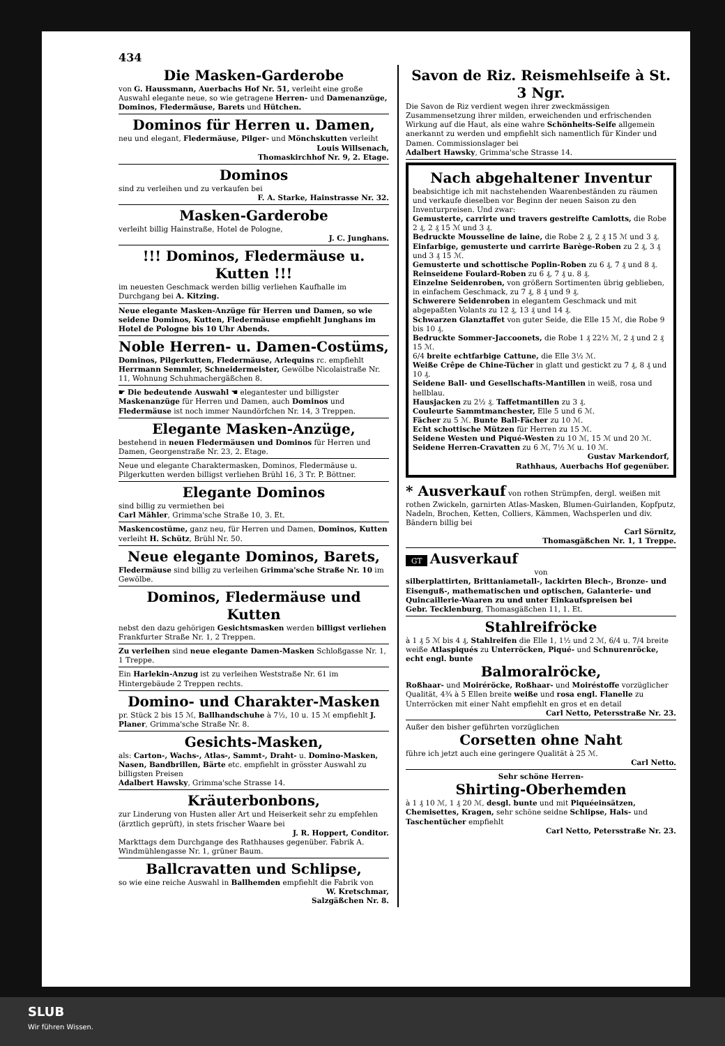434
Die Masken-Garderobe
von G. Haussmann, Auerbachs Hof Nr. 51, verleiht eine große Auswahl elegante neue, so wie getragene Herren- und Damenanzüge, Dominos, Fledermäuse, Barets und Hütchen.
Dominos für Herren u. Damen,
neu und elegant, Fledermäuse, Pilger- und Mönchskutten verleiht
Louis Willsenach,
Thomaskirchhof Nr. 9, 2. Etage.
Dominos
sind zu verleihen und zu verkaufen bei
F. A. Starke, Hainstrasse Nr. 32.
Masken-Garderobe
verleiht billig Hainstraße, Hotel de Pologne,
J. C. Junghans.
!!! Dominos, Fledermäuse u. Kutten !!!
im neuesten Geschmack werden billig verliehen Kaufhalle im Durchgang bei A. Kitzing.
Neue elegante Masken-Anzüge für Herren und Damen, so wie seidene Dominos, Kutten, Fledermäuse empfiehlt Junghans im Hotel de Pologne bis 10 Uhr Abends.
Noble Herren- u. Damen-Costüms,
Dominos, Pilgerkutten, Fledermäuse, Arlequins rc. empfiehlt Herrmann Semmler, Schneidermeister, Gewölbe Nicolaistraße Nr. 11, Wohnung Schuhmachergäßchen 8.
☛ Die bedeutende Auswahl ☚ elegantester und billigster Maskenanzüge für Herren und Damen, auch Dominos und Fledermäuse ist noch immer Naundörfchen Nr. 14, 3 Treppen.
Elegante Masken-Anzüge,
bestehend in neuen Fledermäusen und Dominos für Herren und Damen, Georgenstraße Nr. 23, 2. Etage.
Neue und elegante Charaktermasken, Dominos, Fledermäuse u. Pilgerkutten werden billigst verliehen Brühl 16, 3 Tr. P. Böttner.
Elegante Dominos
sind billig zu vermiethen bei
Carl Mähler, Grimma'sche Straße 10, 3. Et.
Maskencostüme, ganz neu, für Herren und Damen, Dominos, Kutten verleiht H. Schütz, Brühl Nr. 50.
Neue elegante Dominos, Barets,
Fledermäuse sind billig zu verleihen Grimma'sche Straße Nr. 10 im Gewölbe.
Dominos, Fledermäuse und Kutten
nebst den dazu gehörigen Gesichtsmasken werden billigst verliehen Frankfurter Straße Nr. 1, 2 Treppen.
Zu verleihen sind neue elegante Damen-Masken Schloßgasse Nr. 1, 1 Treppe.
Ein Harlekin-Anzug ist zu verleihen Weststraße Nr. 61 im Hintergebäude 2 Treppen rechts.
Domino- und Charakter-Masken
pr. Stück 2 bis 15 ℳ, Ballhandschuhe à 7½, 10 u. 15 ℳ empfiehlt J. Planer, Grimma'sche Straße Nr. 8.
Gesichts-Masken,
als: Carton-, Wachs-, Atlas-, Sammt-, Draht- u. Domino-Masken, Nasen, Bandbrillen, Bärte etc. empfiehlt in grösster Auswahl zu billigsten Preisen
Adalbert Hawsky, Grimma'sche Strasse 14.
Kräuterbonbons,
zur Linderung von Husten aller Art und Heiserkeit sehr zu empfehlen (ärztlich geprüft), in stets frischer Waare bei
J. R. Hoppert, Conditor.
Markttags dem Durchgange des Rathhauses gegenüber. Fabrik A. Windmühlengasse Nr. 1, grüner Baum.
Ballcravatten und Schlipse,
so wie eine reiche Auswahl in Ballhemden empfiehlt die Fabrik von
W. Kretschmar,
Salzgäßchen Nr. 8.
Savon de Riz. Reismehlseife à St. 3 Ngr.
Die Savon de Riz verdient wegen ihrer zweckmässigen Zusammensetzung ihrer milden, erweichenden und erfrischenden Wirkung auf die Haut, als eine wahre Schönheits-Seife allgemein anerkannt zu werden und empfiehlt sich namentlich für Kinder und Damen. Commissionslager bei
Adalbert Hawsky, Grimma'sche Strasse 14.
Nach abgehaltener Inventur
beabsichtige ich mit nachstehenden Waarenbeständen zu räumen und verkaufe dieselben vor Beginn der neuen Saison zu den Inventurpreisen. Und zwar:
Gemusterte, carrirte und travers gestreifte Camlotts, die Robe 2 ₰, 2 ₰ 15 ℳ und 3 ₰.
Bedruckte Mousseline de laine, die Robe 2 ₰, 2 ₰ 15 ℳ und 3 ₰.
Einfarbige, gemusterte und carrirte Barège-Roben zu 2 ₰, 3 ₰ und 3 ₰ 15 ℳ.
Gemusterte und schottische Poplin-Roben zu 6 ₰, 7 ₰ und 8 ₰.
Reinseidene Foulard-Roben zu 6 ₰, 7 ₰ u. 8 ₰.
Einzelne Seidenroben, von größern Sortimenten übrig geblieben, in einfachem Geschmack, zu 7 ₰, 8 ₰ und 9 ₰.
Schwerere Seidenroben in elegantem Geschmack und mit abgepaßten Volants zu 12 ₰, 13 ₰ und 14 ₰.
Schwarzen Glanztaffet von guter Seide, die Elle 15 ℳ, die Robe 9 bis 10 ₰.
Bedruckte Sommer-Jaccoonets, die Robe 1 ₰ 22½ ℳ, 2 ₰ und 2 ₰ 15 ℳ.
6/4 breite echtfarbige Cattune, die Elle 3½ ℳ.
Weiße Crêpe de Chine-Tücher in glatt und gestickt zu 7 ₰, 8 ₰ und 10 ₰.
Seidene Ball- und Gesellschafts-Mantillen in weiß, rosa und hellblau.
Hausjacken zu 2½ ₰. Taffetmantillen zu 3 ₰.
Couleurte Sammtmanchester, Elle 5 und 6 ℳ.
Fächer zu 5 ℳ. Bunte Ball-Fächer zu 10 ℳ.
Echt schottische Mützen für Herren zu 15 ℳ.
Seidene Westen und Piqué-Westen zu 10 ℳ, 15 ℳ und 20 ℳ.
Seidene Herren-Cravatten zu 6 ℳ, 7½ ℳ u. 10 ℳ.
Gustav Markendorf,
Rathhaus, Auerbachs Hof gegenüber.
* Ausverkauf von rothen Strümpfen, dergl. weißen mit rothen Zwickeln, garnirten Atlas-Masken, Blumen-Guirlanden, Kopfputz, Nadeln, Brochen, Ketten, Colliers, Kämmen, Wachsperlen und div. Bändern billig bei
Carl Sörnitz,
Thomasgäßchen Nr. 1, 1 Treppe.
GT
Ausverkauf
von
silberplattirten, Brittaniametall-, lackirten Blech-, Bronze- und Eisenguß-, mathematischen und optischen, Galanterie- und Quincaillerie-Waaren zu und unter Einkaufspreisen bei
Gebr. Tecklenburg, Thomasgäßchen 11, 1. Et.
Stahlreifröcke
à 1 ₰ 5 ℳ bis 4 ₰, Stahlreifen die Elle 1, 1½ und 2 ℳ, 6/4 u. 7/4 breite weiße Atlaspiqués zu Unterröcken, Piqué- und Schnurenröcke, echt engl. bunte
Balmoralröcke,
Roßhaar- und Moiréröcke, Roßhaar- und Moiréstoffe vorzüglicher Qualität, 4¾ à 5 Ellen breite weiße und rosa engl. Flanelle zu Unterröcken mit einer Naht empfiehlt en gros et en detail
Carl Netto, Petersstraße Nr. 23.
Außer den bisher geführten vorzüglichen
Corsetten ohne Naht
führe ich jetzt auch eine geringere Qualität à 25 ℳ.
Carl Netto.
Sehr schöne Herren-
Shirting-Oberhemden
à 1 ₰ 10 ℳ, 1 ₰ 20 ℳ, desgl. bunte und mit Piquéeinsätzen, Chemisettes, Kragen, sehr schöne seidne Schlipse, Hals- und Taschentücher empfiehlt
Carl Netto, Petersstraße Nr. 23.
SLUB
Wir führen Wissen.